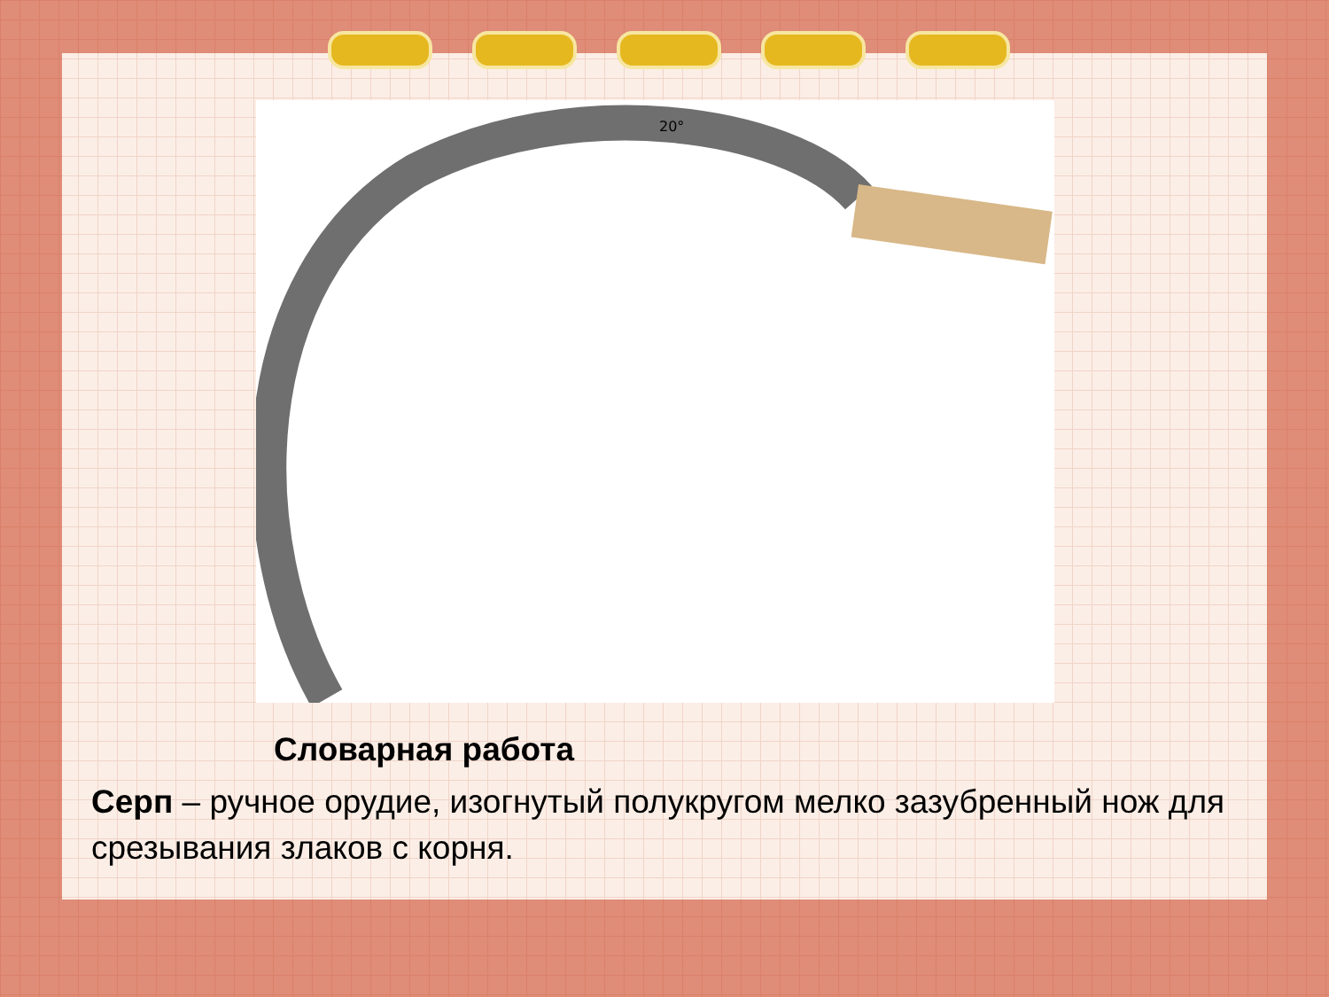20°
Словарная работа
Серп – ручное орудие, изогнутый полукругом мелко зазубренный нож для срезывания злаков с корня.